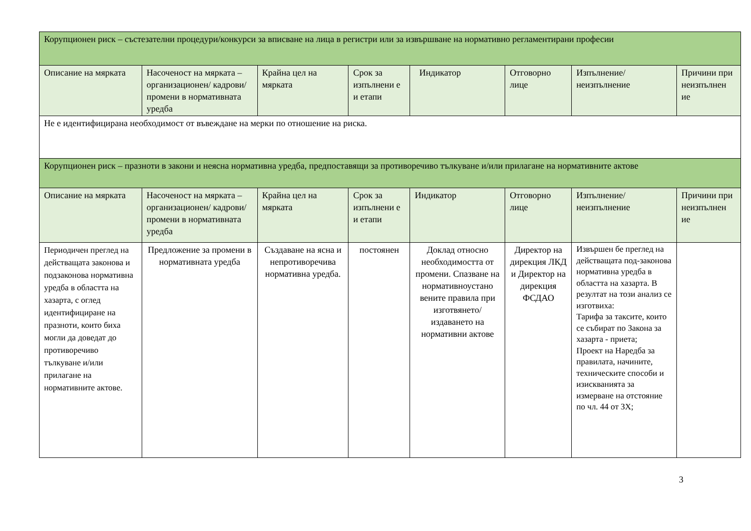| Корупционен риск – състезателни процедури/конкурси за вписване на лица в регистри или за извършване на нормативно регламентирани професии | | | | | | | |
| Описание на мярката | Насоченост на мярката – организационен/ кадрови/ промени в нормативната уредба | Крайна цел на мярката | Срок за изпълнени е и етапи | Индикатор | Отговорно лице | Изпълнение/ неизпълнение | Причини при неизпълнен ие |
| Не е идентифицирана необходимост от въвеждане на мерки по отношение на риска. | | | | | | | |
| Корупционен риск – празноти в закони и неясна нормативна уредба, предпоставящи за противоречиво тълкуване и/или прилагане на нормативните актове | | | | | | | |
| Описание на мярката | Насоченост на мярката – организационен/ кадрови/ промени в нормативната уредба | Крайна цел на мярката | Срок за изпълнени е и етапи | Индикатор | Отговорно лице | Изпълнение/ неизпълнение | Причини при неизпълнен ие |
| Периодичен преглед на действащата законова и подзаконова нормативна уредба в областта на хазарта, с оглед идентифициране на празноти, които биха могли да доведат до противоречиво тълкуване и/или прилагане на нормативните актове. | Предложение за промени в нормативната уредба | Създаване на ясна и непротиворечива нормативна уредба. | постоянен | Доклад относно необходимостта от промени. Спазване на нормативноустано вените правила при изготвянето/ издаването на нормативни актове | Директор на дирекция ЛКД и Директор на дирекция ФСДАО | Извършен бе преглед на действащата под-законова нормативна уредба в областта на хазарта. В резултат на този анализ се изготвиха: Тарифа за таксите, които се събират по Закона за хазарта - приета; Проект на Наредба за правилата, начините, техническите способи и изискванията за измерване на отстояние по чл. 44 от ЗХ; | |
3